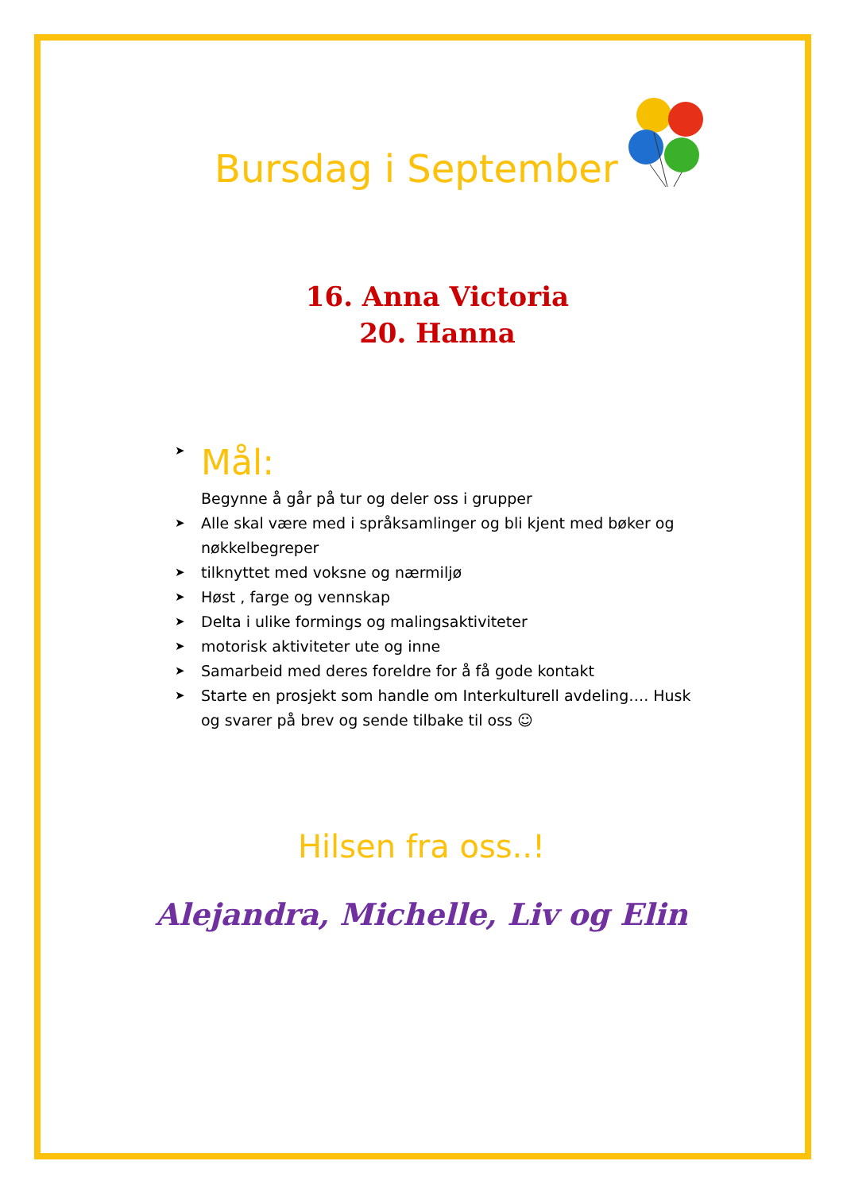Bursdag i September
16. Anna Victoria
20. Hanna
➤ Mål:
Begynne å går på tur og deler oss i grupper
➤ Alle skal være med i språksamlinger og bli kjent med bøker og nøkkelbegreper
➤ tilknyttet med voksne og nærmiljø
➤ Høst , farge og vennskap
➤ Delta i ulike formings og malingsaktiviteter
➤ motorisk aktiviteter ute og inne
➤ Samarbeid med deres foreldre for å få gode kontakt
➤ Starte en prosjekt som handle om Interkulturell avdeling…. Husk og svarer på brev og sende tilbake til oss ☺
Hilsen fra oss..!
Alejandra, Michelle, Liv og Elin